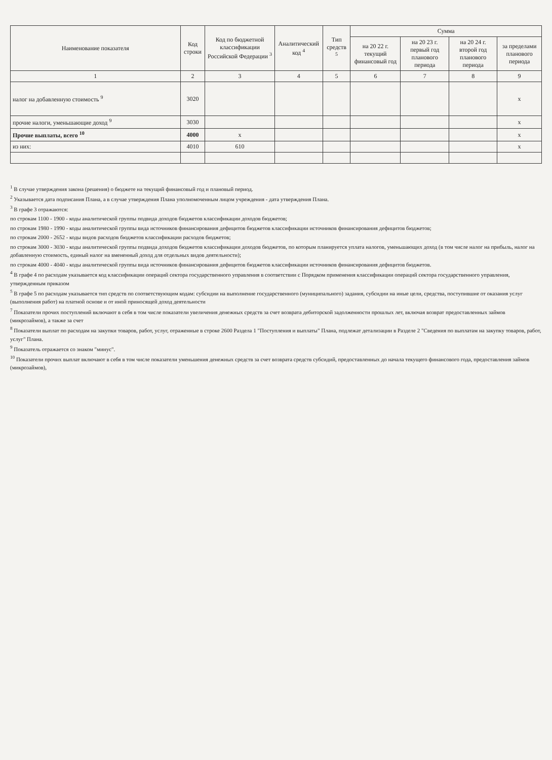| Наименование показателя | Код строки | Код по бюджетной классификации Российской Федерации <sup>3</sup> | Аналитический код <sup>4</sup> | Тип средств <sup>5</sup> | Сумма | | | |
| --- | --- | --- | --- | --- | --- | --- | --- | --- |
| | | | | | на 20 22 г. текущий финансовый год | на 20 23 г. первый год планового периода | на 20 24 г. второй год планового периода | за пределами планового периода |
| 1 | 2 | 3 | 4 | 5 | 6 | 7 | 8 | 9 |
| налог на добавленную стоимость <sup>9</sup> | 3020 | | | | | | | х |
| прочие налоги, уменьшающие доход <sup>9</sup> | 3030 | | | | | | | х |
| Прочие выплаты, всего <sup>10</sup> | 4000 | х | | | | | | х |
| из них: | 4010 | 610 | | | | | | х |
<sup>1</sup> В случае утверждения закона (решения) о бюджете на текущий финансовый год и плановый период.
<sup>2</sup> Указывается дата подписания Плана, а в случае утверждения Плана уполномоченным лицом учреждения - дата утверждения Плана.
<sup>3</sup> В графе 3 отражаются:
по строкам 1100 - 1900 - коды аналитической группы подвида доходов бюджетов классификации доходов бюджетов;
по строкам 1980 - 1990 - коды аналитической группы вида источников финансирования дефицитов бюджетов классификации источников финансирования дефицитов бюджетов;
по строкам 2000 - 2652 - коды видов расходов бюджетов классификации расходов бюджетов;
по строкам 3000 - 3030 - коды аналитической группы подвида доходов бюджетов классификации доходов бюджетов, по которым планируется уплата налогов, уменьшающих доход (в том числе налог на прибыль, налог на добавленную стоимость, единый налог на вмененный доход для отдельных видов деятельности);
по строкам 4000 - 4040 - коды аналитической группы вида источников финансирования дефицитов бюджетов классификации источников финансирования дефицитов бюджетов.
<sup>4</sup> В графе 4 по расходам указывается код классификации операций сектора государственного управления в соответствии с Порядком применения классификации операций сектора государственного управления, утвержденным приказом
<sup>5</sup> В графе 5 по расходам указывается тип средств по соответствующим кодам: субсидии на выполнение государственного (муниципального) задания, субсидии на иные цели, средства, поступившие от оказания услуг (выполнения работ) на платной основе и от иной приносящей доход деятельности
<sup>7</sup> Показатели прочих поступлений включают в себя в том числе показатели увеличения денежных средств за счет возврата дебиторской задолженности прошлых лет, включая возврат предоставленных займов (микрозаймов), а также за счет
<sup>8</sup> Показатели выплат по расходам на закупки товаров, работ, услуг, отраженные в строке 2600 Раздела 1 "Поступления и выплаты" Плана, подлежат детализации в Разделе 2 "Сведения по выплатам на закупку товаров, работ, услуг" Плана.
<sup>9</sup> Показатель отражается со знаком "минус".
<sup>10</sup> Показатели прочих выплат включают в себя в том числе показатели уменьшения денежных средств за счет возврата средств субсидий, предоставленных до начала текущего финансового года, предоставления займов (микрозаймов),